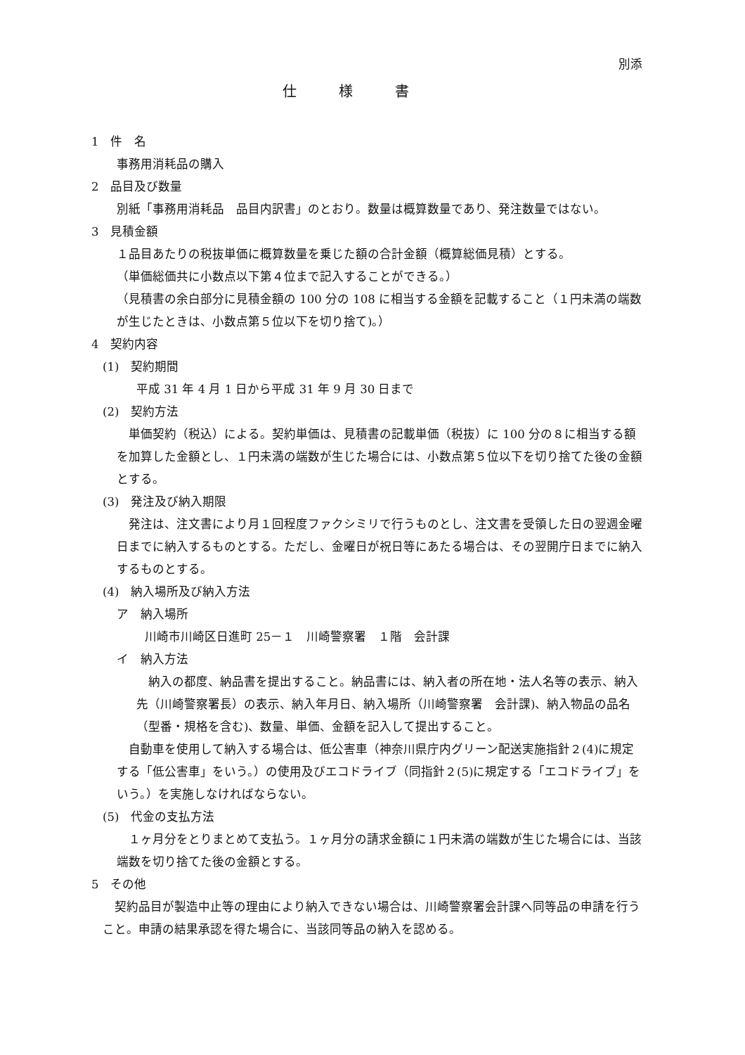別添
仕様書
1　件　名
事務用消耗品の購入
2　品目及び数量
別紙「事務用消耗品　品目内訳書」のとおり。数量は概算数量であり、発注数量ではない。
3　見積金額
１品目あたりの税抜単価に概算数量を乗じた額の合計金額（概算総価見積）とする。
（単価総価共に小数点以下第４位まで記入することができる。）
（見積書の余白部分に見積金額の 100 分の 108 に相当する金額を記載すること（１円未満の端数が生じたときは、小数点第５位以下を切り捨て)。）
4　契約内容
(1)　契約期間
平成 31 年 4 月 1 日から平成 31 年 9 月 30 日まで
(2)　契約方法
　単価契約（税込）による。契約単価は、見積書の記載単価（税抜）に 100 分の８に相当する額を加算した金額とし、１円未満の端数が生じた場合には、小数点第５位以下を切り捨てた後の金額とする。
(3)　発注及び納入期限
　発注は、注文書により月１回程度ファクシミリで行うものとし、注文書を受領した日の翌週金曜日までに納入するものとする。ただし、金曜日が祝日等にあたる場合は、その翌開庁日までに納入するものとする。
(4)　納入場所及び納入方法
ア　納入場所
川崎市川崎区日進町 25－１　川崎警察署　１階　会計課
イ　納入方法
　納入の都度、納品書を提出すること。納品書には、納入者の所在地・法人名等の表示、納入先（川崎警察署長）の表示、納入年月日、納入場所（川崎警察署　会計課)、納入物品の品名（型番・規格を含む)、数量、単価、金額を記入して提出すること。
　自動車を使用して納入する場合は、低公害車（神奈川県庁内グリーン配送実施指針２(4)に規定する「低公害車」をいう。）の使用及びエコドライブ（同指針２(5)に規定する「エコドライブ」をいう。）を実施しなければならない。
(5)　代金の支払方法
　１ヶ月分をとりまとめて支払う。１ヶ月分の請求金額に１円未満の端数が生じた場合には、当該端数を切り捨てた後の金額とする。
5　その他
　契約品目が製造中止等の理由により納入できない場合は、川崎警察署会計課へ同等品の申請を行うこと。申請の結果承認を得た場合に、当該同等品の納入を認める。